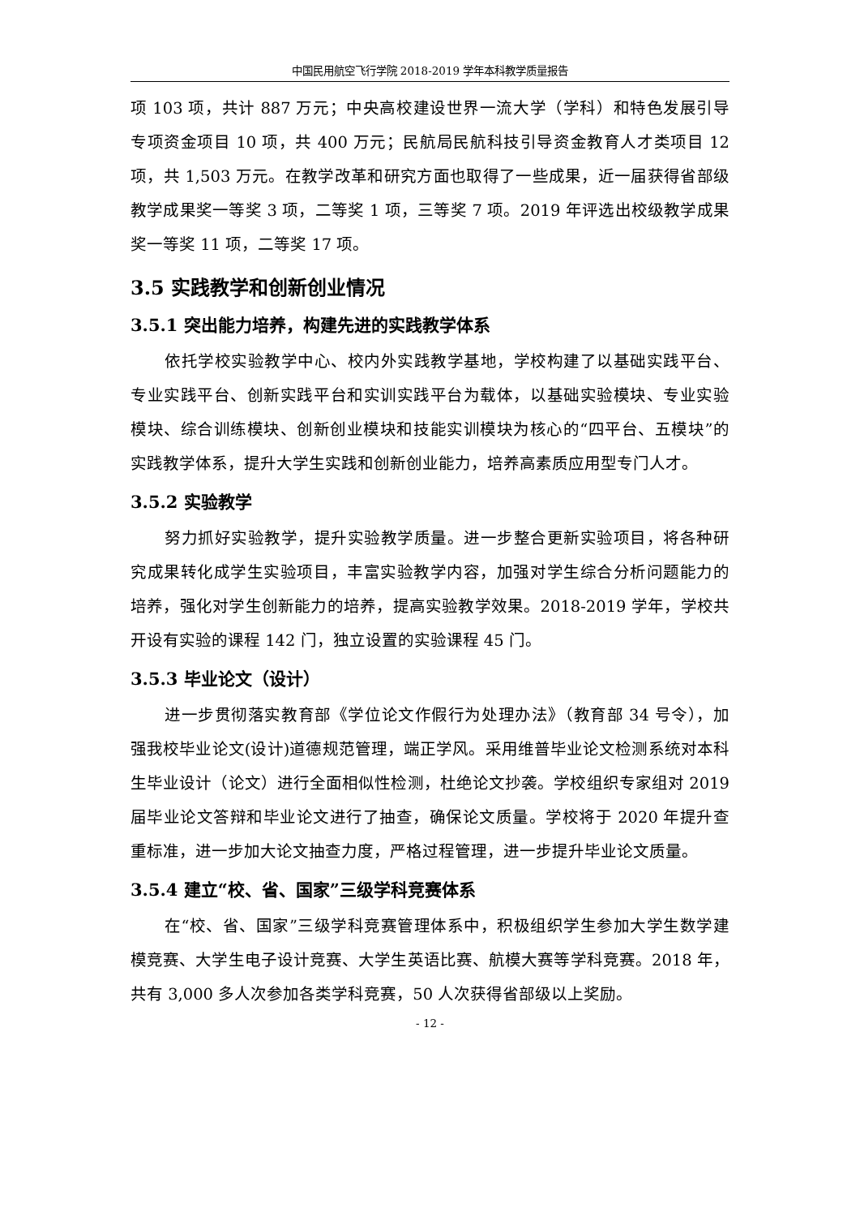中国民用航空飞行学院 2018-2019 学年本科教学质量报告
项 103 项，共计 887 万元；中央高校建设世界一流大学（学科）和特色发展引导专项资金项目 10 项，共 400 万元；民航局民航科技引导资金教育人才类项目 12 项，共 1,503 万元。在教学改革和研究方面也取得了一些成果，近一届获得省部级教学成果奖一等奖 3 项，二等奖 1 项，三等奖 7 项。2019 年评选出校级教学成果奖一等奖 11 项，二等奖 17 项。
3.5 实践教学和创新创业情况
3.5.1 突出能力培养，构建先进的实践教学体系
依托学校实验教学中心、校内外实践教学基地，学校构建了以基础实践平台、专业实践平台、创新实践平台和实训实践平台为载体，以基础实验模块、专业实验模块、综合训练模块、创新创业模块和技能实训模块为核心的“四平台、五模块”的实践教学体系，提升大学生实践和创新创业能力，培养高素质应用型专门人才。
3.5.2 实验教学
努力抓好实验教学，提升实验教学质量。进一步整合更新实验项目，将各种研究成果转化成学生实验项目，丰富实验教学内容，加强对学生综合分析问题能力的培养，强化对学生创新能力的培养，提高实验教学效果。2018-2019 学年，学校共开设有实验的课程 142 门，独立设置的实验课程 45 门。
3.5.3 毕业论文（设计）
进一步贯彻落实教育部《学位论文作假行为处理办法》（教育部 34 号令），加强我校毕业论文(设计)道德规范管理，端正学风。采用维普毕业论文检测系统对本科生毕业设计（论文）进行全面相似性检测，杜绝论文抄袭。学校组织专家组对 2019 届毕业论文答辩和毕业论文进行了抽查，确保论文质量。学校将于 2020 年提升查重标准，进一步加大论文抽查力度，严格过程管理，进一步提升毕业论文质量。
3.5.4 建立“校、省、国家”三级学科竞赛体系
在“校、省、国家”三级学科竞赛管理体系中，积极组织学生参加大学生数学建模竞赛、大学生电子设计竞赛、大学生英语比赛、航模大赛等学科竞赛。2018 年，共有 3,000 多人次参加各类学科竞赛，50 人次获得省部级以上奖励。
- 12 -